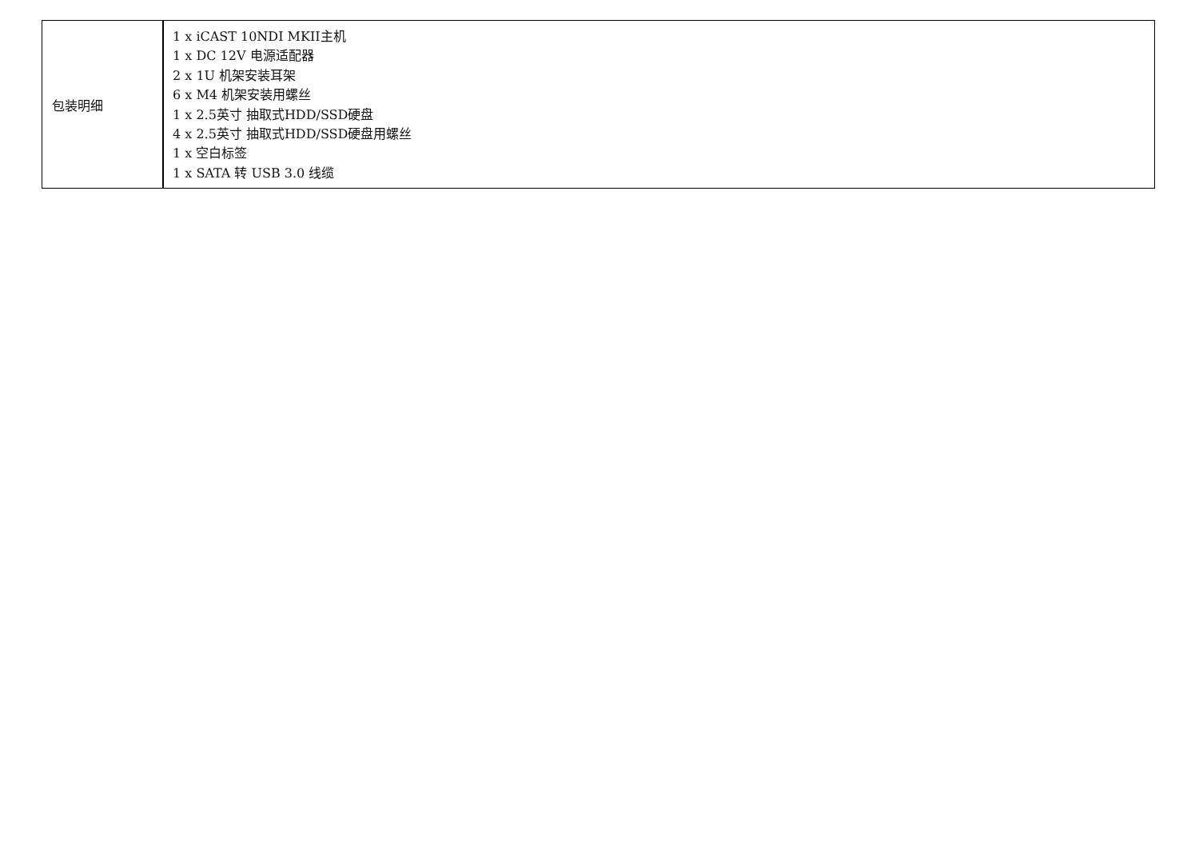| 包装明细 | 1 x iCAST 10NDI MKII主机 1 x DC 12V 电源适配器 2 x 1U 机架安装耳架 6 x M4 机架安装用螺丝 1 x 2.5英寸 抽取式HDD/SSD硬盘 4 x 2.5英寸 抽取式HDD/SSD硬盘用螺丝 1 x 空白标签 1 x SATA 转 USB 3.0 线缆 |